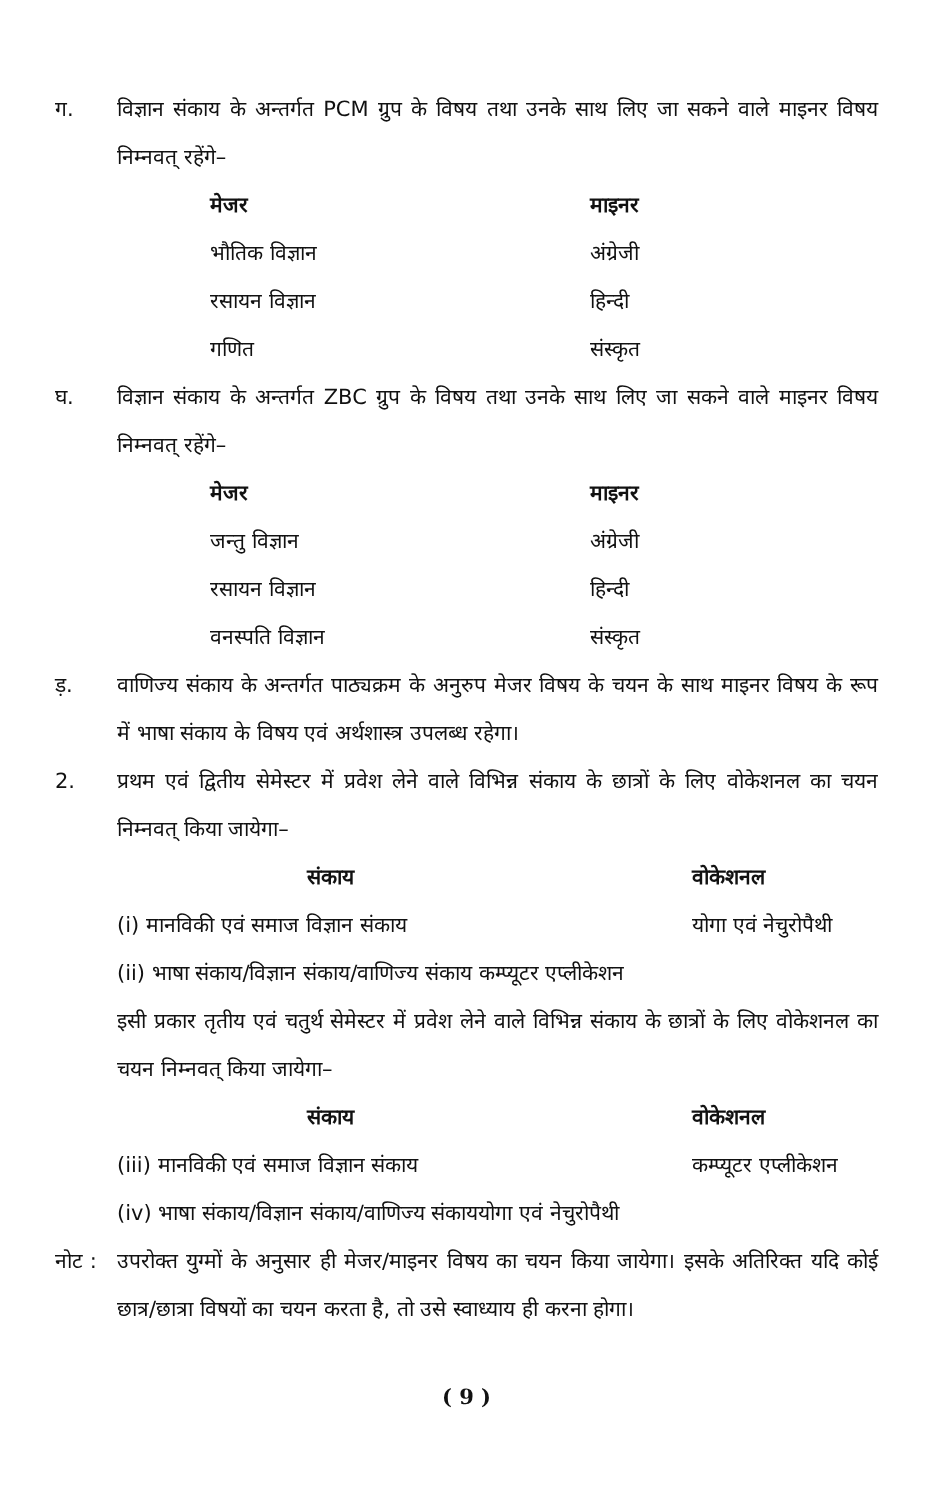ग. विज्ञान संकाय के अन्तर्गत PCM ग्रुप के विषय तथा उनके साथ लिए जा सकने वाले माइनर विषय निम्नवत् रहेंगे–
| मेजर | माइनर |
| --- | --- |
| भौतिक विज्ञान | अंग्रेजी |
| रसायन विज्ञान | हिन्दी |
| गणित | संस्कृत |
घ. विज्ञान संकाय के अन्तर्गत ZBC ग्रुप के विषय तथा उनके साथ लिए जा सकने वाले माइनर विषय निम्नवत् रहेंगे–
| मेजर | माइनर |
| --- | --- |
| जन्तु विज्ञान | अंग्रेजी |
| रसायन विज्ञान | हिन्दी |
| वनस्पति विज्ञान | संस्कृत |
ड़. वाणिज्य संकाय के अन्तर्गत पाठ्यक्रम के अनुरुप मेजर विषय के चयन के साथ माइनर विषय के रूप में भाषा संकाय के विषय एवं अर्थशास्त्र उपलब्ध रहेगा।
2. प्रथम एवं द्वितीय सेमेस्टर में प्रवेश लेने वाले विभिन्न संकाय के छात्रों के लिए वोकेशनल का चयन निम्नवत् किया जायेगा–
| संकाय | वोकेशनल |
| --- | --- |
| (i) मानविकी एवं समाज विज्ञान संकाय | योगा एवं नेचुरोपैथी |
| (ii) भाषा संकाय/विज्ञान संकाय/वाणिज्य संकाय कम्प्यूटर एप्लीकेशन | |
इसी प्रकार तृतीय एवं चतुर्थ सेमेस्टर में प्रवेश लेने वाले विभिन्न संकाय के छात्रों के लिए वोकेशनल का चयन निम्नवत् किया जायेगा–
| संकाय | वोकेशनल |
| --- | --- |
| (iii) मानविकी एवं समाज विज्ञान संकाय | कम्प्यूटर एप्लीकेशन |
| (iv) भाषा संकाय/विज्ञान संकाय/वाणिज्य संकाययोगा एवं नेचुरोपैथी | |
नोट :
उपरोक्त युग्मों के अनुसार ही मेजर/माइनर विषय का चयन किया जायेगा। इसके अतिरिक्त यदि कोई छात्र/छात्रा विषयों का चयन करता है, तो उसे स्वाध्याय ही करना होगा।
( 9 )